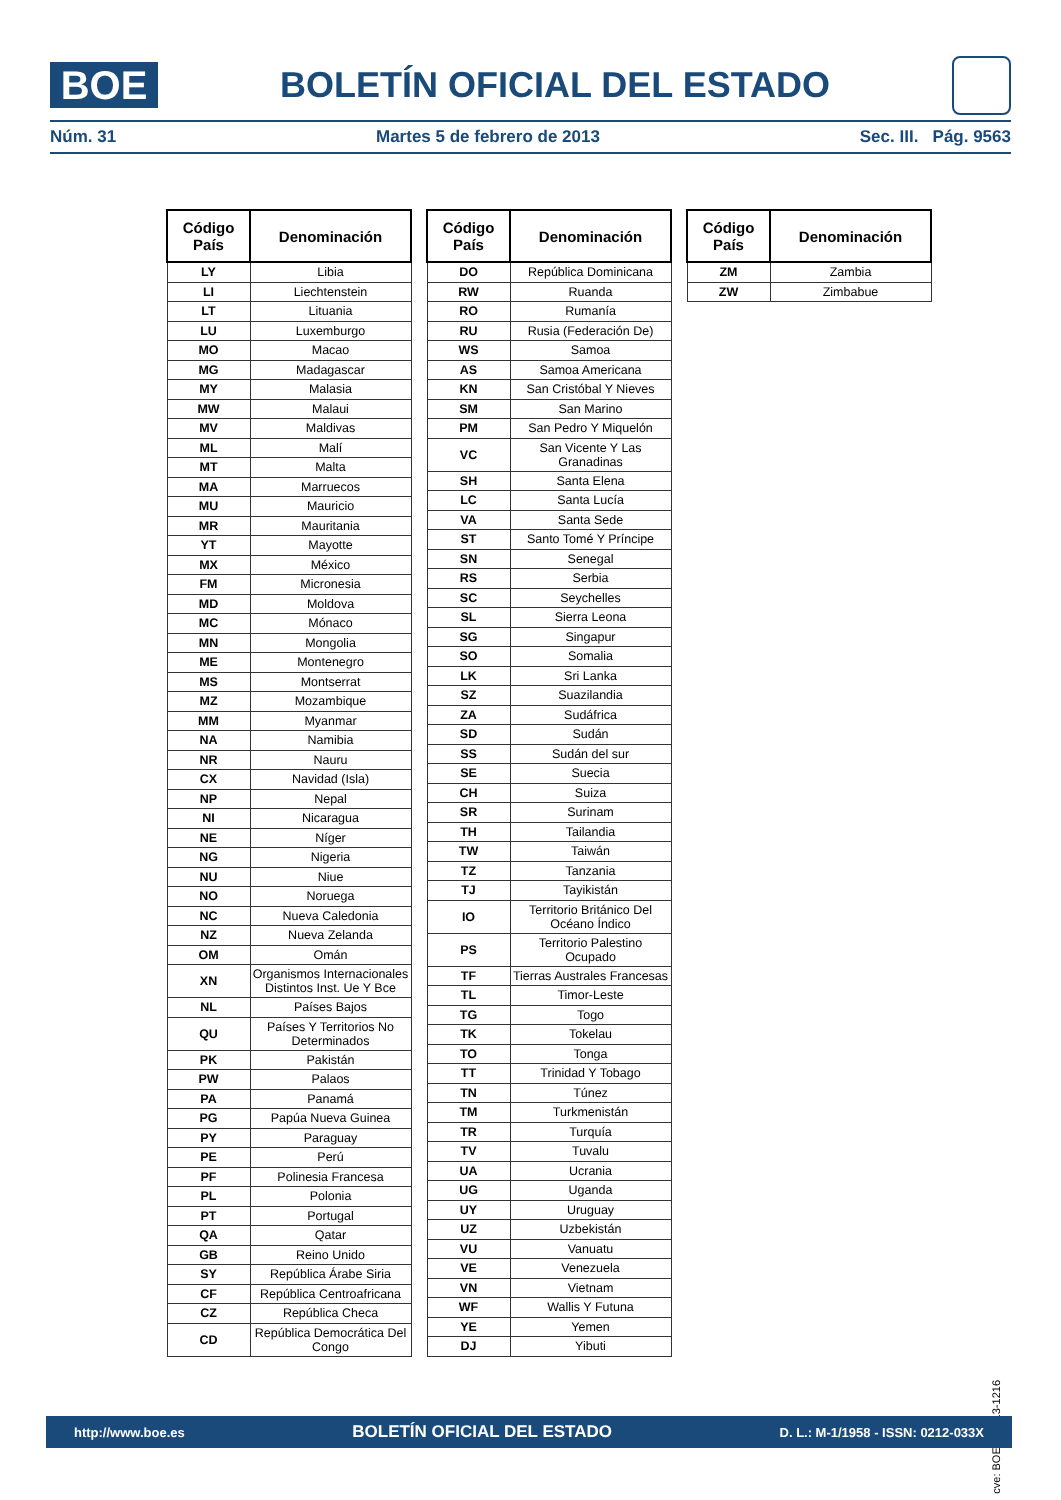BOE
BOLETÍN OFICIAL DEL ESTADO
Núm. 31 Martes 5 de febrero de 2013 Sec. III. Pág. 9563
| Código País | Denominación |
| --- | --- |
| LY | Libia |
| LI | Liechtenstein |
| LT | Lituania |
| LU | Luxemburgo |
| MO | Macao |
| MG | Madagascar |
| MY | Malasia |
| MW | Malaui |
| MV | Maldivas |
| ML | Malí |
| MT | Malta |
| MA | Marruecos |
| MU | Mauricio |
| MR | Mauritania |
| YT | Mayotte |
| MX | México |
| FM | Micronesia |
| MD | Moldova |
| MC | Mónaco |
| MN | Mongolia |
| ME | Montenegro |
| MS | Montserrat |
| MZ | Mozambique |
| MM | Myanmar |
| NA | Namibia |
| NR | Nauru |
| CX | Navidad (Isla) |
| NP | Nepal |
| NI | Nicaragua |
| NE | Níger |
| NG | Nigeria |
| NU | Niue |
| NO | Noruega |
| NC | Nueva Caledonia |
| NZ | Nueva Zelanda |
| OM | Omán |
| XN | Organismos Internacionales Distintos Inst. Ue Y Bce |
| NL | Países Bajos |
| QU | Países Y Territorios No Determinados |
| PK | Pakistán |
| PW | Palaos |
| PA | Panamá |
| PG | Papúa Nueva Guinea |
| PY | Paraguay |
| PE | Perú |
| PF | Polinesia Francesa |
| PL | Polonia |
| PT | Portugal |
| QA | Qatar |
| GB | Reino Unido |
| SY | República Árabe Siria |
| CF | República Centroafricana |
| CZ | República Checa |
| CD | República Democrática Del Congo |
| Código País | Denominación |
| --- | --- |
| DO | República Dominicana |
| RW | Ruanda |
| RO | Rumanía |
| RU | Rusia (Federación De) |
| WS | Samoa |
| AS | Samoa Americana |
| KN | San Cristóbal Y Nieves |
| SM | San Marino |
| PM | San Pedro Y Miquelón |
| VC | San Vicente Y Las Granadinas |
| SH | Santa Elena |
| LC | Santa Lucía |
| VA | Santa Sede |
| ST | Santo Tomé Y Príncipe |
| SN | Senegal |
| RS | Serbia |
| SC | Seychelles |
| SL | Sierra Leona |
| SG | Singapur |
| SO | Somalia |
| LK | Sri Lanka |
| SZ | Suazilandia |
| ZA | Sudáfrica |
| SD | Sudán |
| SS | Sudán del sur |
| SE | Suecia |
| CH | Suiza |
| SR | Surinam |
| TH | Tailandia |
| TW | Taiwán |
| TZ | Tanzania |
| TJ | Tayikistán |
| IO | Territorio Británico Del Océano Índico |
| PS | Territorio Palestino Ocupado |
| TF | Tierras Australes Francesas |
| TL | Timor-Leste |
| TG | Togo |
| TK | Tokelau |
| TO | Tonga |
| TT | Trinidad Y Tobago |
| TN | Túnez |
| TM | Turkmenistán |
| TR | Turquía |
| TV | Tuvalu |
| UA | Ucrania |
| UG | Uganda |
| UY | Uruguay |
| UZ | Uzbekistán |
| VU | Vanuatu |
| VE | Venezuela |
| VN | Vietnam |
| WF | Wallis Y Futuna |
| YE | Yemen |
| DJ | Yibuti |
| Código País | Denominación |
| --- | --- |
| ZM | Zambia |
| ZW | Zimbabue |
cve: BOE-A-2013-1216
http://www.boe.es BOLETÍN OFICIAL DEL ESTADO D. L.: M-1/1958 - ISSN: 0212-033X